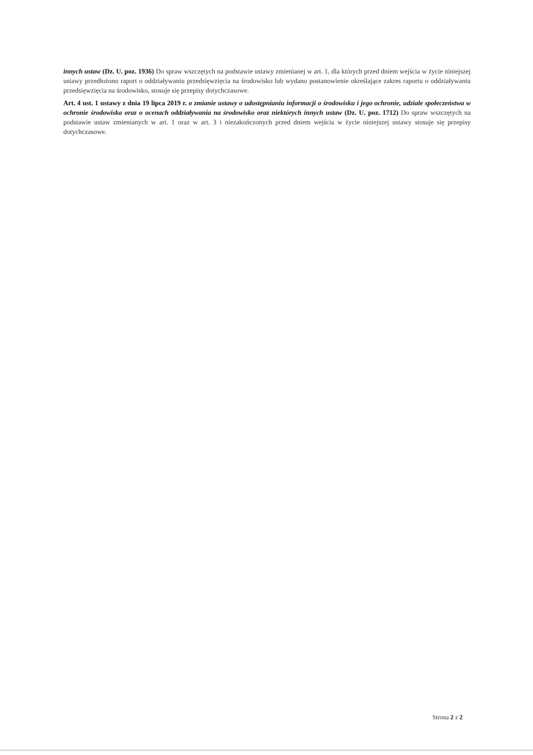innych ustaw (Dz. U. poz. 1936) Do spraw wszczętych na podstawie ustawy zmienianej w art. 1, dla których przed dniem wejścia w życie niniejszej ustawy przedłożono raport o oddziaływaniu przedsięwzięcia na środowisko lub wydano postanowienie określające zakres raportu o oddziaływaniu przedsięwzięcia na środowisko, stosuje się przepisy dotychczasowe.
Art. 4 ust. 1 ustawy z dnia 19 lipca 2019 r. o zmianie ustawy o udostępnianiu informacji o środowisku i jego ochronie, udziale społeczeństwa w ochronie środowiska oraz o ocenach oddziaływania na środowisko oraz niektórych innych ustaw (Dz. U. poz. 1712) Do spraw wszczętych na podstawie ustaw zmienianych w art. 1 oraz w art. 3 i niezakończonych przed dniem wejścia w życie niniejszej ustawy stosuje się przepisy dotychczasowe.
Strona 2 z 2